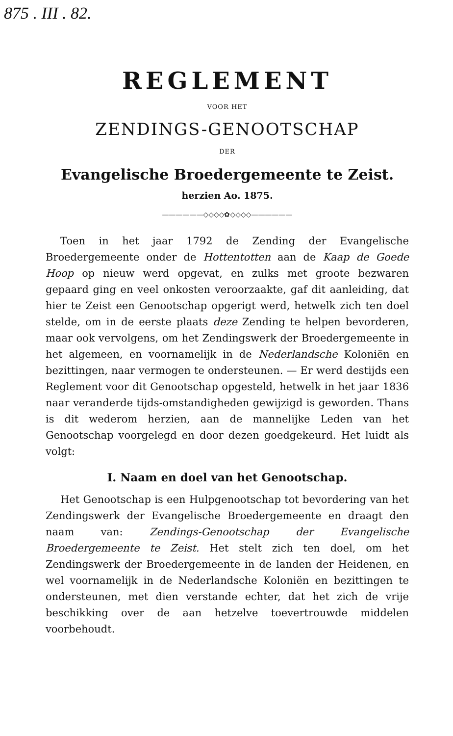875 . III . 82.
REGLEMENT
VOOR HET
ZENDINGS-GENOOTSCHAP
DER
Evangelische Broedergemeente te Zeist.
herzien Ao. 1875.
——————◇◇◇◇✿◇◇◇◇——————
Toen in het jaar 1792 de Zending der Evangelische Broedergemeente onder de Hottentotten aan de Kaap de Goede Hoop op nieuw werd opgevat, en zulks met groote bezwaren gepaard ging en veel onkosten veroorzaakte, gaf dit aanleiding, dat hier te Zeist een Genootschap opgerigt werd, hetwelk zich ten doel stelde, om in de eerste plaats deze Zending te helpen bevorderen, maar ook vervolgens, om het Zendingswerk der Broedergemeente in het algemeen, en voornamelijk in de Nederlandsche Koloniën en bezittingen, naar vermogen te ondersteunen. — Er werd destijds een Reglement voor dit Genootschap opgesteld, hetwelk in het jaar 1836 naar veranderde tijds-omstandigheden gewijzigd is geworden. Thans is dit wederom herzien, aan de mannelijke Leden van het Genootschap voorgelegd en door dezen goedgekeurd. Het luidt als volgt:
I. Naam en doel van het Genootschap.
Het Genootschap is een Hulpgenootschap tot bevordering van het Zendingswerk der Evangelische Broedergemeente en draagt den naam van: Zendings-Genootschap der Evangelische Broedergemeente te Zeist. Het stelt zich ten doel, om het Zendingswerk der Broedergemeente in de landen der Heidenen, en wel voornamelijk in de Nederlandsche Koloniën en bezittingen te ondersteunen, met dien verstande echter, dat het zich de vrije beschikking over de aan hetzelve toevertrouwde middelen voorbehoudt.